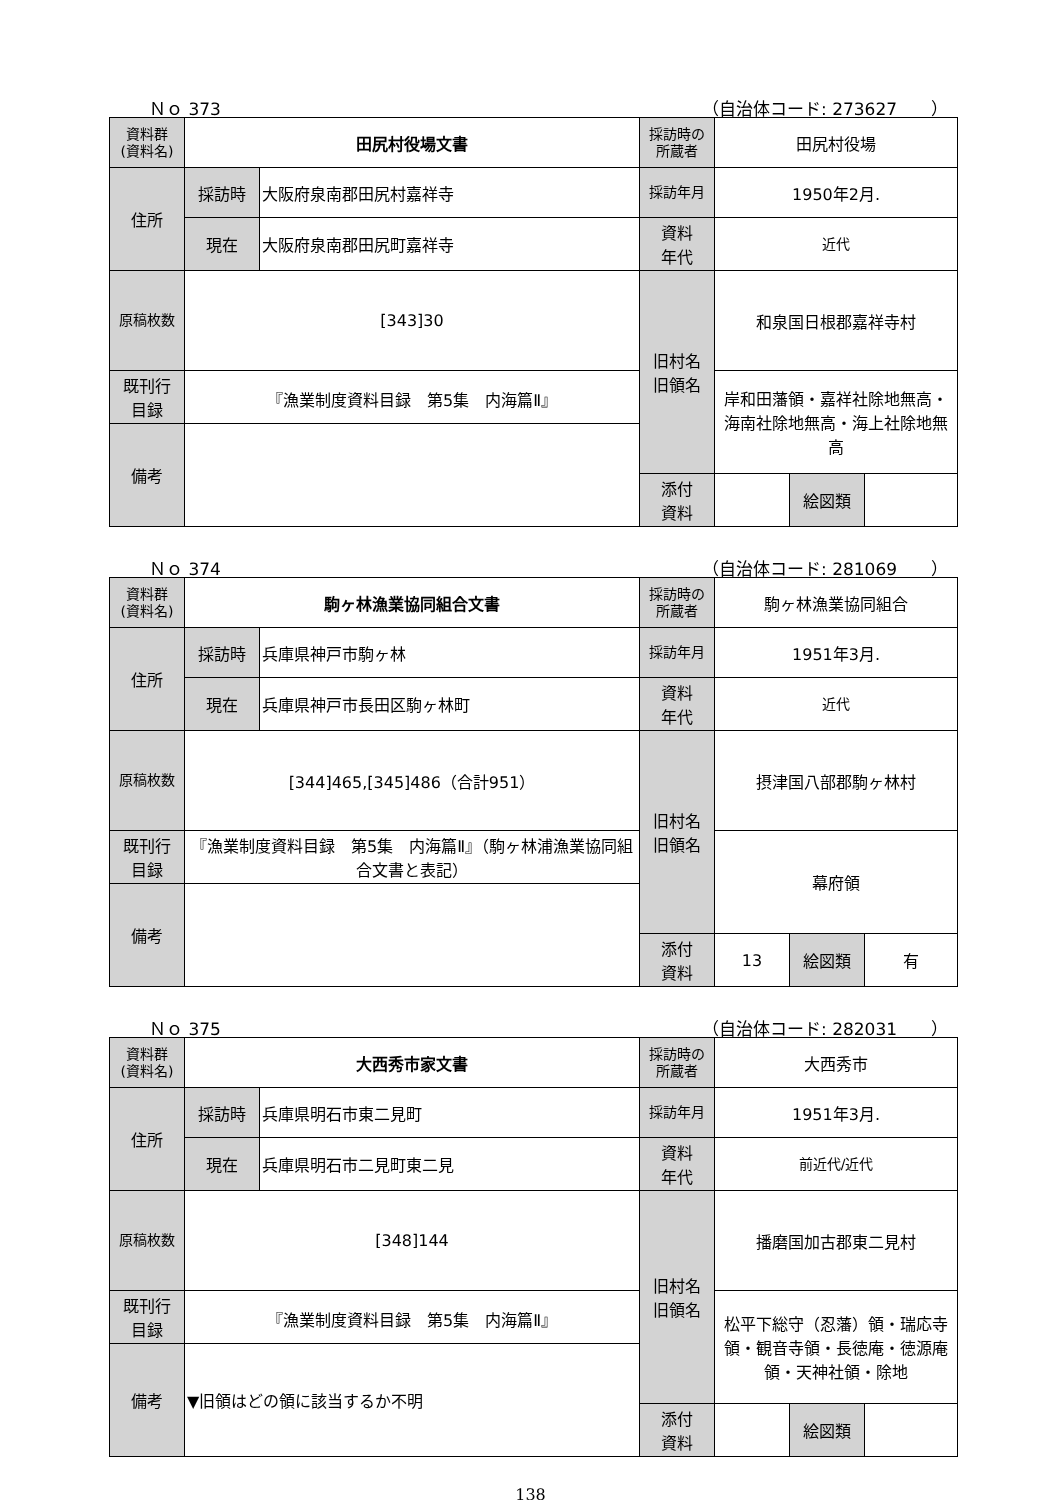Ｎｏ 373 （自治体コード: 273627　　）
| 資料群 (資料名) | 田尻村役場文書 | | 採訪時の 所蔵者 | 田尻村役場 | | |
| 住所 | 採訪時 | 大阪府泉南郡田尻村嘉祥寺 | 採訪年月 | 1950年2月. | | |
| | 現在 | 大阪府泉南郡田尻町嘉祥寺 | 資料 年代 | 近代 | | |
| 原稿枚数 | [343]30 | | 旧村名 旧領名 | 和泉国日根郡嘉祥寺村 | | |
| 既刊行 目録 | 『漁業制度資料目録 第5集 内海篇Ⅱ』 | | | 岸和田藩領・嘉祥社除地無高・海南社除地無高・海上社除地無高 | | |
| 備考 | | | | | | |
| | | | 添付 資料 | | 絵図類 | |
Ｎｏ 374 （自治体コード: 281069　　）
| 資料群 (資料名) | 駒ヶ林漁業協同組合文書 | | 採訪時の 所蔵者 | 駒ヶ林漁業協同組合 | | |
| 住所 | 採訪時 | 兵庫県神戸市駒ヶ林 | 採訪年月 | 1951年3月. | | |
| | 現在 | 兵庫県神戸市長田区駒ヶ林町 | 資料 年代 | 近代 | | |
| 原稿枚数 | [344]465,[345]486（合計951） | | 旧村名 旧領名 | 摂津国八部郡駒ヶ林村 | | |
| 既刊行 目録 | 『漁業制度資料目録 第5集 内海篇Ⅱ』（駒ヶ林浦漁業協同組合文書と表記） | | | 幕府領 | | |
| 備考 | | | | | | |
| | | | 添付 資料 | 13 | 絵図類 | 有 |
Ｎｏ 375 （自治体コード: 282031　　）
| 資料群 (資料名) | 大西秀市家文書 | | 採訪時の 所蔵者 | 大西秀市 | | |
| 住所 | 採訪時 | 兵庫県明石市東二見町 | 採訪年月 | 1951年3月. | | |
| | 現在 | 兵庫県明石市二見町東二見 | 資料 年代 | 前近代/近代 | | |
| 原稿枚数 | [348]144 | | 旧村名 旧領名 | 播磨国加古郡東二見村 | | |
| 既刊行 目録 | 『漁業制度資料目録 第5集 内海篇Ⅱ』 | | | 松平下総守（忍藩）領・瑞応寺領・観音寺領・長徳庵・徳源庵領・天神社領・除地 | | |
| 備考 | ▼旧領はどの領に該当するか不明 | | | | | |
| | | | 添付 資料 | | 絵図類 | |
138